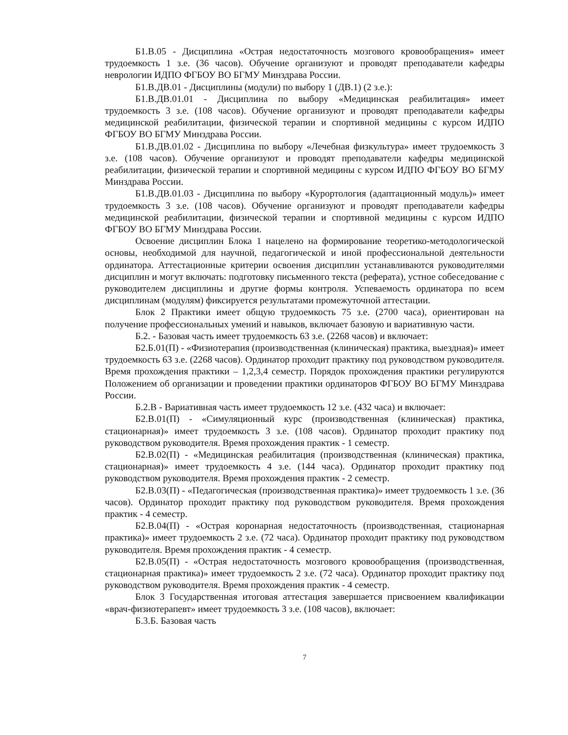Б1.В.05 - Дисциплина «Острая недостаточность мозгового кровообращения» имеет трудоемкость 1 з.е. (36 часов). Обучение организуют и проводят преподаватели кафедры неврологии ИДПО ФГБОУ ВО БГМУ Минздрава России.
Б1.В.ДВ.01 - Дисциплины (модули) по выбору 1 (ДВ.1) (2 з.е.):
Б1.В.ДВ.01.01 - Дисциплина по выбору «Медицинская реабилитация» имеет трудоемкость 3 з.е. (108 часов). Обучение организуют и проводят преподаватели кафедры медицинской реабилитации, физической терапии и спортивной медицины с курсом ИДПО ФГБОУ ВО БГМУ Минздрава России.
Б1.В.ДВ.01.02 - Дисциплина по выбору «Лечебная физкультура» имеет трудоемкость 3 з.е. (108 часов). Обучение организуют и проводят преподаватели кафедры медицинской реабилитации, физической терапии и спортивной медицины с курсом ИДПО ФГБОУ ВО БГМУ Минздрава России.
Б1.В.ДВ.01.03 - Дисциплина по выбору «Курортология (адаптационный модуль)» имеет трудоемкость 3 з.е. (108 часов). Обучение организуют и проводят преподаватели кафедры медицинской реабилитации, физической терапии и спортивной медицины с курсом ИДПО ФГБОУ ВО БГМУ Минздрава России.
Освоение дисциплин Блока 1 нацелено на формирование теоретико-методологической основы, необходимой для научной, педагогической и иной профессиональной деятельности ординатора. Аттестационные критерии освоения дисциплин устанавливаются руководителями дисциплин и могут включать: подготовку письменного текста (реферата), устное собеседование с руководителем дисциплины и другие формы контроля. Успеваемость ординатора по всем дисциплинам (модулям) фиксируется результатами промежуточной аттестации.
Блок 2 Практики имеет общую трудоемкость 75 з.е. (2700 часа), ориентирован на получение профессиональных умений и навыков, включает базовую и вариативную части.
Б.2. - Базовая часть имеет трудоемкость 63 з.е. (2268 часов) и включает:
Б2.Б.01(П) - «Физиотерапия (производственная (клиническая) практика, выездная)» имеет трудоемкость 63 з.е. (2268 часов). Ординатор проходит практику под руководством руководителя. Время прохождения практики – 1,2,3,4 семестр. Порядок прохождения практики регулируются Положением об организации и проведении практики ординаторов ФГБОУ ВО БГМУ Минздрава России.
Б.2.В - Вариативная часть имеет трудоемкость 12 з.е. (432 часа) и включает:
Б2.В.01(П) - «Симуляционный курс (производственная (клиническая) практика, стационарная)» имеет трудоемкость 3 з.е. (108 часов). Ординатор проходит практику под руководством руководителя. Время прохождения практик - 1 семестр.
Б2.В.02(П) - «Медицинская реабилитация (производственная (клиническая) практика, стационарная)» имеет трудоемкость 4 з.е. (144 часа). Ординатор проходит практику под руководством руководителя. Время прохождения практик - 2 семестр.
Б2.В.03(П) - «Педагогическая (производственная практика)» имеет трудоемкость 1 з.е. (36 часов). Ординатор проходит практику под руководством руководителя. Время прохождения практик - 4 семестр.
Б2.В.04(П) - «Острая коронарная недостаточность (производственная, стационарная практика)» имеет трудоемкость 2 з.е. (72 часа). Ординатор проходит практику под руководством руководителя. Время прохождения практик - 4 семестр.
Б2.В.05(П) - «Острая недостаточность мозгового кровообращения (производственная, стационарная практика)» имеет трудоемкость 2 з.е. (72 часа). Ординатор проходит практику под руководством руководителя. Время прохождения практик - 4 семестр.
Блок 3 Государственная итоговая аттестация завершается присвоением квалификации «врач-физиотерапевт» имеет трудоемкость 3 з.е. (108 часов), включает:
Б.3.Б. Базовая часть
7